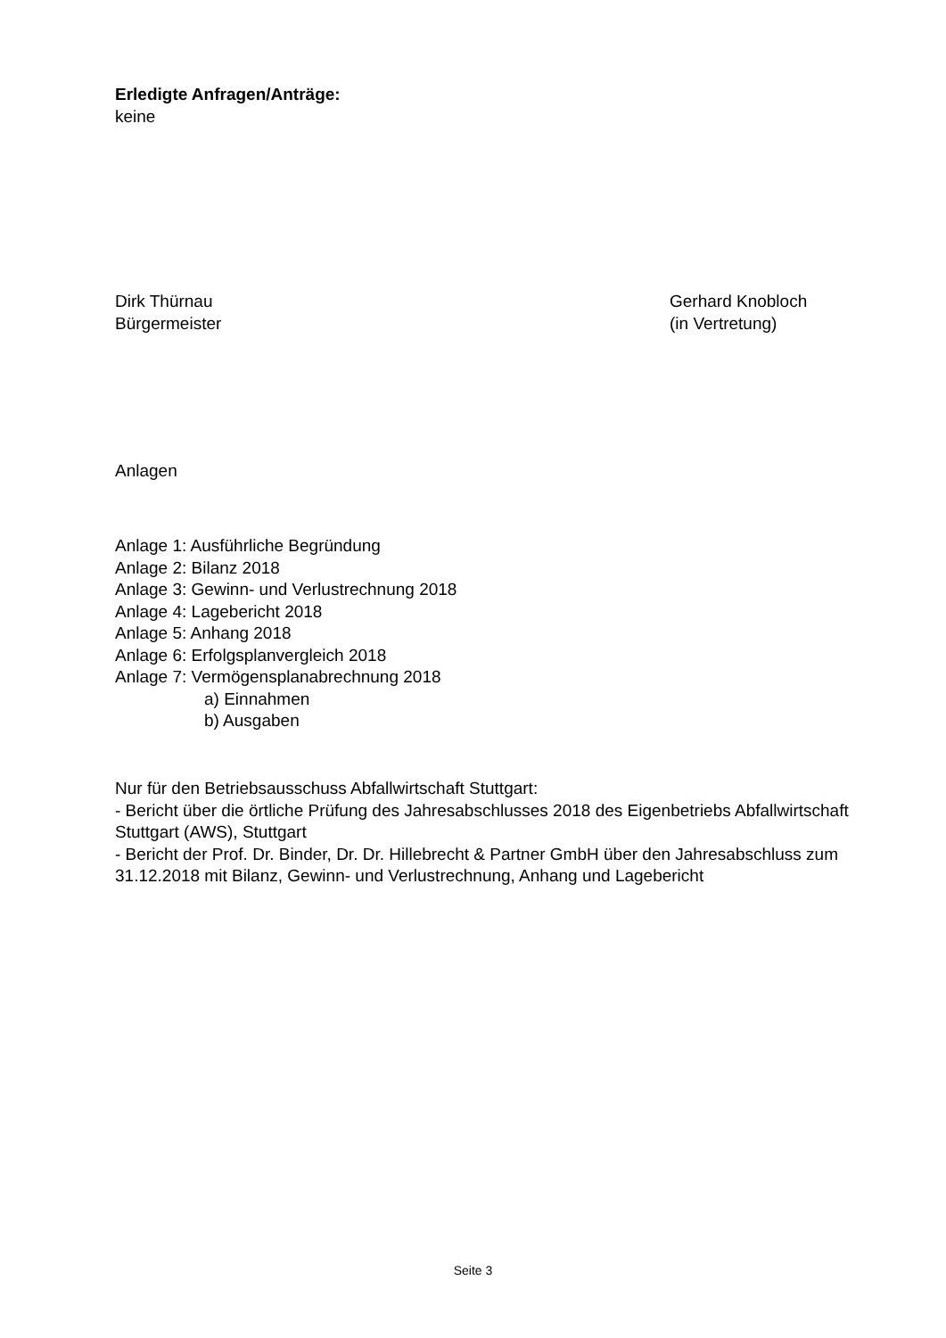Erledigte Anfragen/Anträge:
keine
Dirk Thürnau
Bürgermeister
Gerhard Knobloch
(in Vertretung)
Anlagen
Anlage 1: Ausführliche Begründung
Anlage 2: Bilanz 2018
Anlage 3: Gewinn- und Verlustrechnung 2018
Anlage 4: Lagebericht 2018
Anlage 5: Anhang 2018
Anlage 6: Erfolgsplanvergleich 2018
Anlage 7: Vermögensplanabrechnung 2018
a) Einnahmen
b) Ausgaben
Nur für den Betriebsausschuss Abfallwirtschaft Stuttgart:
- Bericht über die örtliche Prüfung des Jahresabschlusses 2018 des Eigenbetriebs Abfallwirtschaft Stuttgart (AWS), Stuttgart
- Bericht der Prof. Dr. Binder, Dr. Dr. Hillebrecht & Partner GmbH über den Jahresabschluss zum 31.12.2018 mit Bilanz, Gewinn- und Verlustrechnung, Anhang und Lagebericht
Seite 3